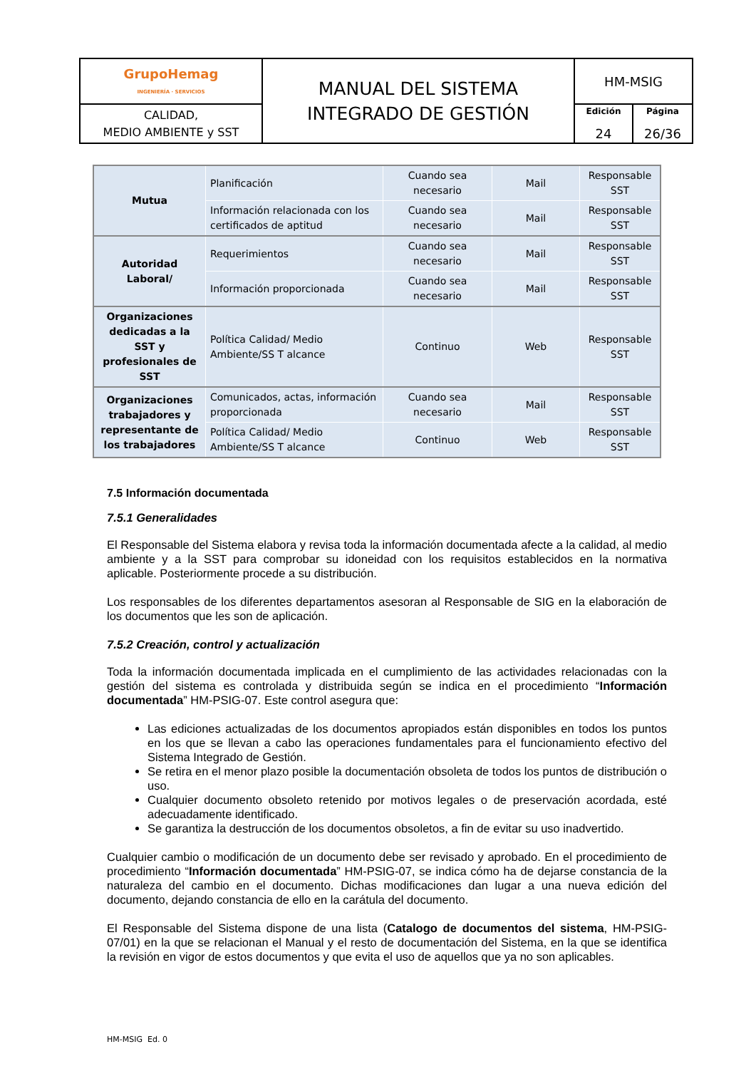| GrupoHemag INGENIERÍA · SERVICIOS | MANUAL DEL SISTEMA INTEGRADO DE GESTIÓN | HM-MSIG | |
| CALIDAD, MEDIO AMBIENTE y SST | | Edición 24 | Página 26/36 |
| Mutua | Planificación | Cuando sea necesario | Mail | Responsable SST |
| | Información relacionada con los certificados de aptitud | Cuando sea necesario | Mail | Responsable SST |
| Autoridad Laboral/ | Requerimientos | Cuando sea necesario | Mail | Responsable SST |
| | Información proporcionada | Cuando sea necesario | Mail | Responsable SST |
| Organizaciones dedicadas a la SST y profesionales de SST | Política Calidad/ Medio Ambiente/SS T alcance | Continuo | Web | Responsable SST |
| Organizaciones trabajadores y representante de los trabajadores | Comunicados, actas, información proporcionada | Cuando sea necesario | Mail | Responsable SST |
| | Política Calidad/ Medio Ambiente/SS T alcance | Continuo | Web | Responsable SST |
7.5 Información documentada
7.5.1 Generalidades
El Responsable del Sistema elabora y revisa toda la información documentada afecte a la calidad, al medio ambiente y a la SST para comprobar su idoneidad con los requisitos establecidos en la normativa aplicable. Posteriormente procede a su distribución.
Los responsables de los diferentes departamentos asesoran al Responsable de SIG en la elaboración de los documentos que les son de aplicación.
7.5.2 Creación, control y actualización
Toda la información documentada implicada en el cumplimiento de las actividades relacionadas con la gestión del sistema es controlada y distribuida según se indica en el procedimiento “Información documentada” HM-PSIG-07. Este control asegura que:
Las ediciones actualizadas de los documentos apropiados están disponibles en todos los puntos en los que se llevan a cabo las operaciones fundamentales para el funcionamiento efectivo del Sistema Integrado de Gestión.
Se retira en el menor plazo posible la documentación obsoleta de todos los puntos de distribución o uso.
Cualquier documento obsoleto retenido por motivos legales o de preservación acordada, esté adecuadamente identificado.
Se garantiza la destrucción de los documentos obsoletos, a fin de evitar su uso inadvertido.
Cualquier cambio o modificación de un documento debe ser revisado y aprobado. En el procedimiento de procedimiento “Información documentada” HM-PSIG-07, se indica cómo ha de dejarse constancia de la naturaleza del cambio en el documento. Dichas modificaciones dan lugar a una nueva edición del documento, dejando constancia de ello en la carátula del documento.
El Responsable del Sistema dispone de una lista (Catalogo de documentos del sistema, HM-PSIG-07/01) en la que se relacionan el Manual y el resto de documentación del Sistema, en la que se identifica la revisión en vigor de estos documentos y que evita el uso de aquellos que ya no son aplicables.
HM-MSIG Ed. 0